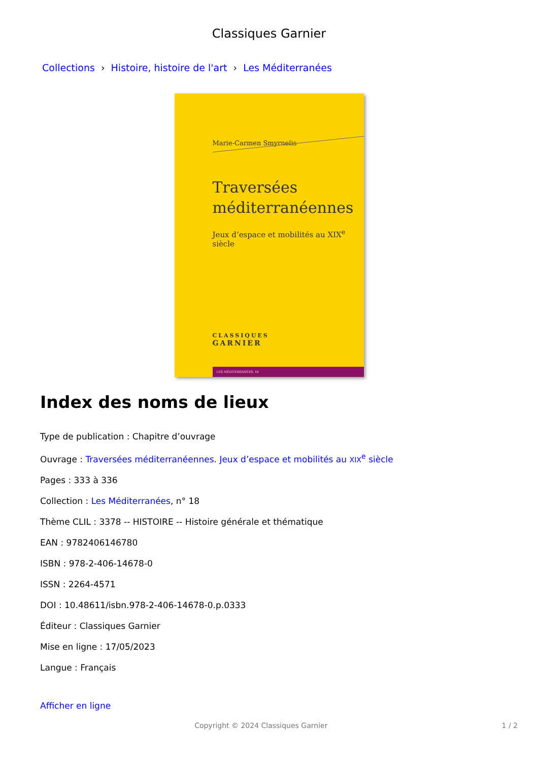Classiques Garnier
Collections › Histoire, histoire de l'art › Les Méditerranées
Marie-Carmen Smyrnelis
Traversées
méditerranéennes
Jeux d’espace et mobilités au XIX<sup>e</sup> siècle
CLASSIQUES
GARNIER
LES MÉDITERRANÉES, 18
Index des noms de lieux
Type de publication : Chapitre d’ouvrage
Ouvrage : Traversées méditerranéennes. Jeux d’espace et mobilités au XIX<sup>e</sup> siècle
Pages : 333 à 336
Collection : Les Méditerranées, n° 18
Thème CLIL : 3378 -- HISTOIRE -- Histoire générale et thématique
EAN : 9782406146780
ISBN : 978-2-406-14678-0
ISSN : 2264-4571
DOI : 10.48611/isbn.978-2-406-14678-0.p.0333
Éditeur : Classiques Garnier
Mise en ligne : 17/05/2023
Langue : Français
Afficher en ligne
Copyright © 2024 Classiques Garnier
1 / 2